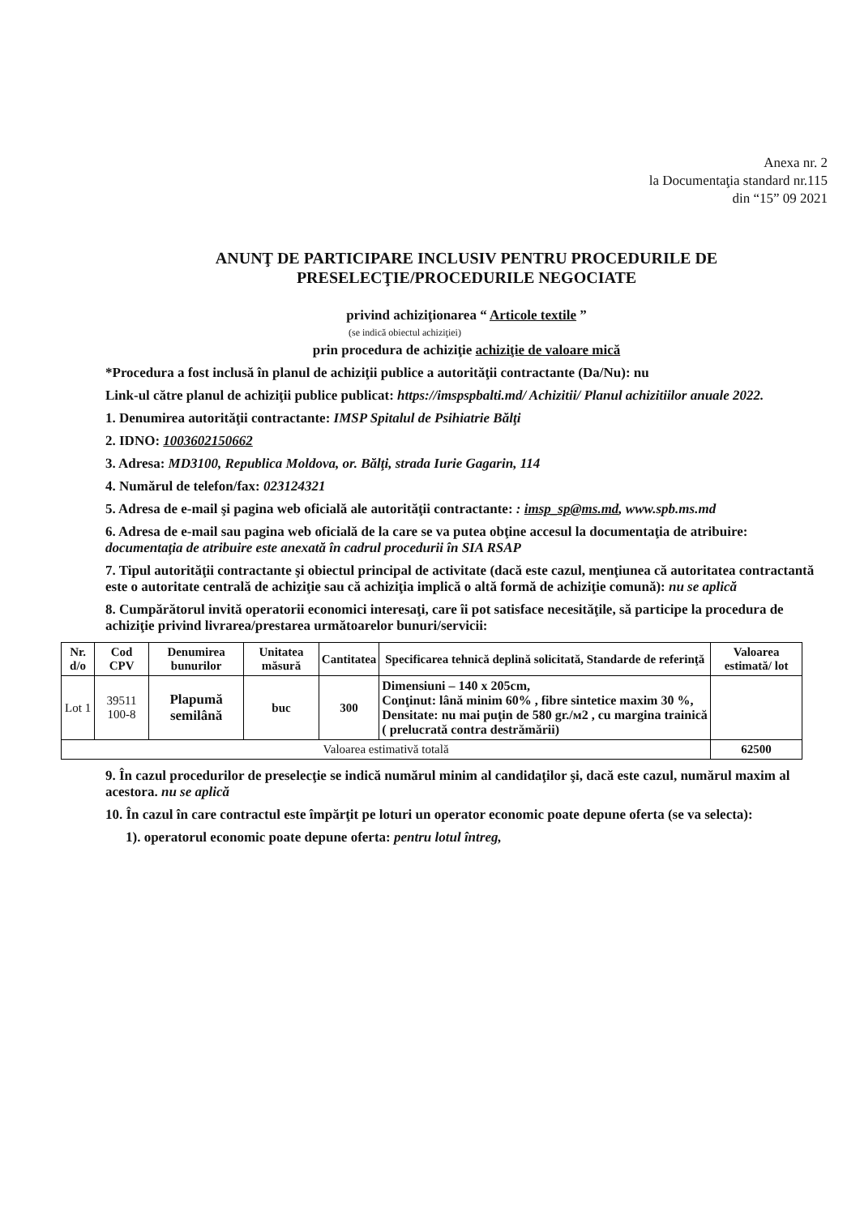Anexa nr. 2
la Documentaţia standard nr.115
din “15” 09 2021
ANUNŢ DE PARTICIPARE INCLUSIV PENTRU PROCEDURILE DE PRESELECŢIE/PROCEDURILE NEGOCIATE
privind achiziţionarea “ Articole textile ”
(se indică obiectul achiziţiei)
prin procedura de achiziţie achiziţie de valoare mică
*Procedura a fost inclusă în planul de achiziţii publice a autorităţii contractante (Da/Nu): nu
Link-ul către planul de achiziţii publice publicat: https://imspspbalti.md/ Achizitii/ Planul achizitiilor anuale 2022.
1. Denumirea autorităţii contractante: IMSP Spitalul de Psihiatrie Bălţi
2. IDNO: 1003602150662
3. Adresa: MD3100, Republica Moldova, or. Bălţi, strada Iurie Gagarin, 114
4. Numărul de telefon/fax: 023124321
5. Adresa de e-mail şi pagina web oficială ale autorităţii contractante: : imsp_sp@ms.md, www.spb.ms.md
6. Adresa de e-mail sau pagina web oficială de la care se va putea obţine accesul la documentaţia de atribuire: documentaţia de atribuire este anexată în cadrul procedurii în SIA RSAP
7. Tipul autorităţii contractante şi obiectul principal de activitate (dacă este cazul, menţiunea că autoritatea contractantă este o autoritate centrală de achiziţie sau că achiziţia implică o altă formă de achiziţie comună): nu se aplică
8. Cumpărătorul invită operatorii economici interesaţi, care îi pot satisface necesităţile, să participe la procedura de achiziţie privind livrarea/prestarea următoarelor bunuri/servicii:
| Nr. d/o | Cod CPV | Denumirea bunurilor | Unitatea măsură | Cantitatea | Specificarea tehnică deplină solicitată, Standarde de referinţă | Valoarea estimată/ lot |
| --- | --- | --- | --- | --- | --- | --- |
| Lot 1 | 39511 100-8 | Plapumă semilână | buc | 300 | Dimensiuni – 140 x 205cm, Conţinut: lână minim 60% , fibre sintetice maxim 30 %, Densitate: nu mai puţin de 580 gr./м2 , cu margina trainică ( prelucrată contra destrămării) | |
| Valoarea estimativă totală | | | | | | 62500 |
9. În cazul procedurilor de preselecţie se indică numărul minim al candidaţilor şi, dacă este cazul, numărul maxim al acestora. nu se aplică
10. În cazul în care contractul este împărţit pe loturi un operator economic poate depune oferta (se va selecta):
1). operatorul economic poate depune oferta: pentru lotul întreg,